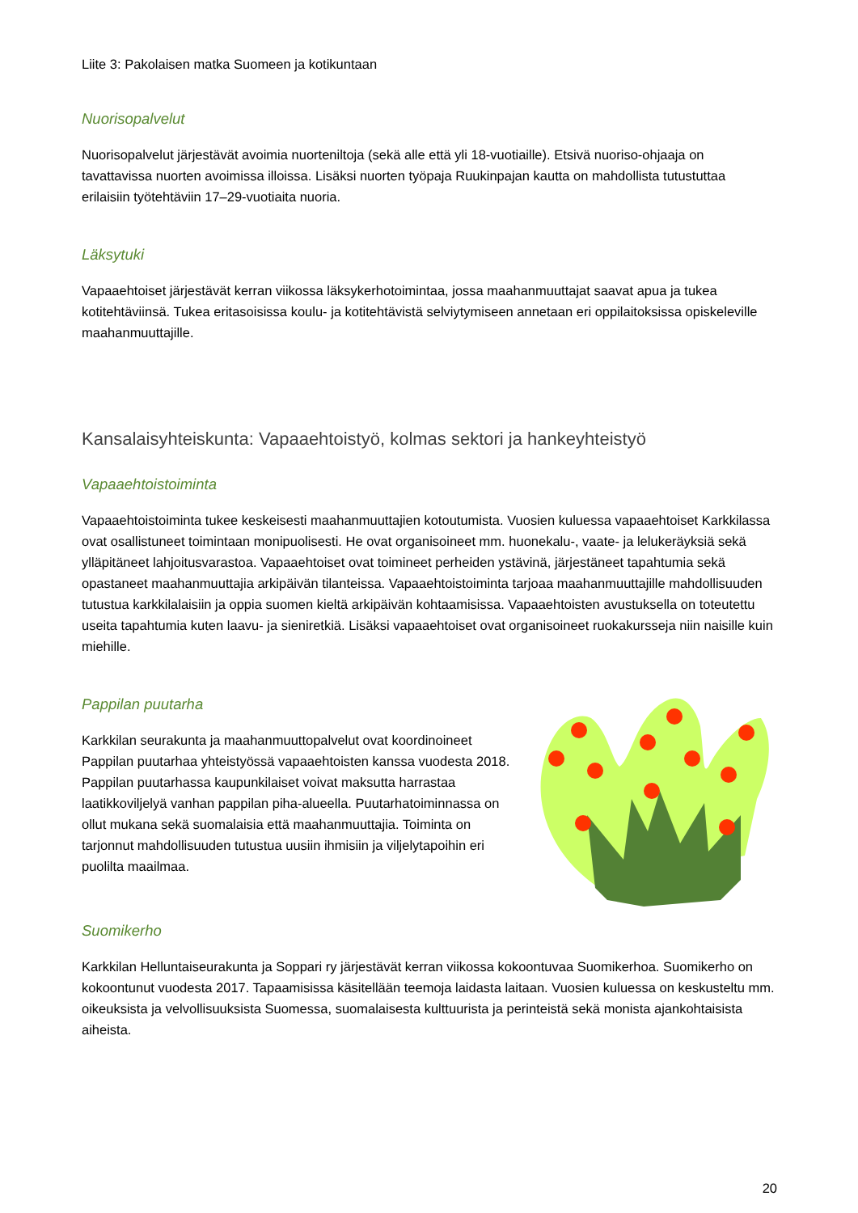Liite 3: Pakolaisen matka Suomeen ja kotikuntaan
Nuorisopalvelut
Nuorisopalvelut järjestävät avoimia nuorteniltoja (sekä alle että yli 18-vuotiaille). Etsivä nuoriso-ohjaaja on tavattavissa nuorten avoimissa illoissa. Lisäksi nuorten työpaja Ruukinpajan kautta on mahdollista tutustuttaa erilaisiin työtehtäviin 17–29-vuotiaita nuoria.
Läksytuki
Vapaaehtoiset järjestävät kerran viikossa läksykerhotoimintaa, jossa maahanmuuttajat saavat apua ja tukea kotitehtäviinsä. Tukea eritasoisissa koulu- ja kotitehtävistä selviytymiseen annetaan eri oppilaitoksissa opiskeleville maahanmuuttajille.
Kansalaisyhteiskunta: Vapaaehtoistyö, kolmas sektori ja hankeyhteistyö
Vapaaehtoistoiminta
Vapaaehtoistoiminta tukee keskeisesti maahanmuuttajien kotoutumista. Vuosien kuluessa vapaaehtoiset Karkkilassa ovat osallistuneet toimintaan monipuolisesti. He ovat organisoineet mm. huonekalu-, vaate- ja lelukeräyksiä sekä ylläpitäneet lahjoitusvarastoa. Vapaaehtoiset ovat toimineet perheiden ystävinä, järjestäneet tapahtumia sekä opastaneet maahanmuuttajia arkipäivän tilanteissa. Vapaaehtoistoiminta tarjoaa maahanmuuttajille mahdollisuuden tutustua karkkilalaisiin ja oppia suomen kieltä arkipäivän kohtaamisissa. Vapaaehtoisten avustuksella on toteutettu useita tapahtumia kuten laavu- ja sieniretkiä. Lisäksi vapaaehtoiset ovat organisoineet ruokakursseja niin naisille kuin miehille.
Pappilan puutarha
Karkkilan seurakunta ja maahanmuuttopalvelut ovat koordinoineet Pappilan puutarhaa yhteistyössä vapaaehtoisten kanssa vuodesta 2018. Pappilan puutarhassa kaupunkilaiset voivat maksutta harrastaa laatikkoviljelyä vanhan pappilan piha-alueella. Puutarhatoiminnassa on ollut mukana sekä suomalaisia että maahanmuuttajia. Toiminta on tarjonnut mahdollisuuden tutustua uusiin ihmisiin ja viljelytapoihin eri puolilta maailmaa.
Suomikerho
Karkkilan Helluntaiseurakunta ja Soppari ry järjestävät kerran viikossa kokoontuvaa Suomikerhoa. Suomikerho on kokoontunut vuodesta 2017. Tapaamisissa käsitellään teemoja laidasta laitaan. Vuosien kuluessa on keskusteltu mm. oikeuksista ja velvollisuuksista Suomessa, suomalaisesta kulttuurista ja perinteistä sekä monista ajankohtaisista aiheista.
20